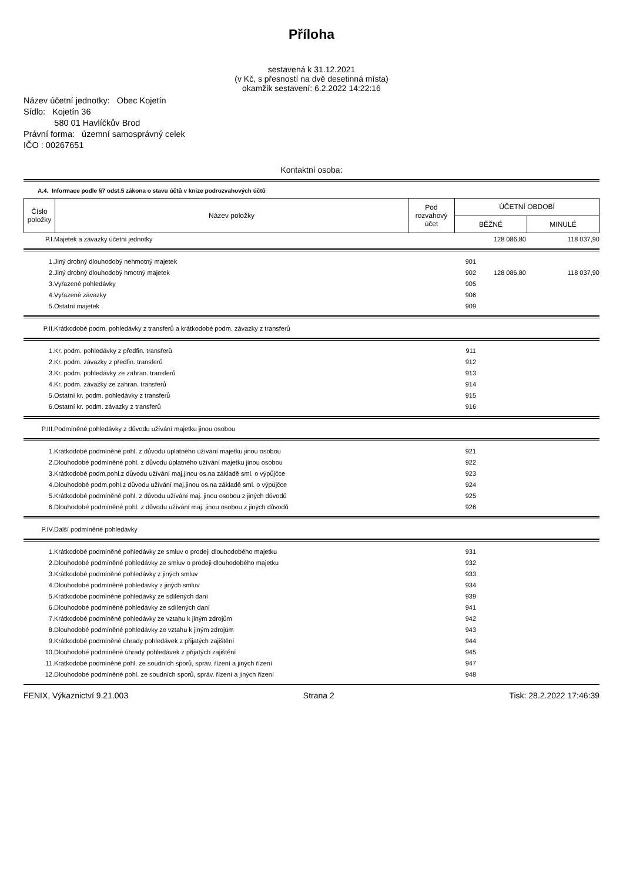Příloha
sestavená k 31.12.2021
(v Kč, s přesností na dvě desetinná místa)
okamžik sestavení: 6.2.2022 14:22:16
Název účetní jednotky: Obec Kojetín
Sídlo: Kojetín 36
580 01 Havlíčkův Brod
Právní forma: územní samosprávný celek
IČO : 00267651
Kontaktní osoba:
A.4. Informace podle §7 odst.5 zákona o stavu účtů v knize podrozvahových účtů
| Číslo položky | Název položky | Pod rozvahový účet | ÚČETNÍ OBDOBÍ | |
| --- | --- | --- | --- | --- |
| | | | BĚŽNÉ | MINULÉ |
| P.I. | Majetek a závazky účetní jednotky | | 128 086,80 | 118 037,90 |
| 1. | Jiný drobný dlouhodobý nehmotný majetek | 901 | | |
| 2. | Jiný drobný dlouhodobý hmotný majetek | 902 | 128 086,80 | 118 037,90 |
| 3. | Vyřazené pohledávky | 905 | | |
| 4. | Vyřazené závazky | 906 | | |
| 5. | Ostatní majetek | 909 | | |
| P.II. | Krátkodobé podm. pohledávky z transferů a krátkodobé podm. závazky z transferů | | | |
| 1. | Kr. podm. pohledávky z předfin. transferů | 911 | | |
| 2. | Kr. podm. závazky z předfin. transferů | 912 | | |
| 3. | Kr. podm. pohledávky ze zahran. transferů | 913 | | |
| 4. | Kr. podm. závazky ze zahran. transferů | 914 | | |
| 5. | Ostatní kr. podm. pohledávky z transferů | 915 | | |
| 6. | Ostatní kr. podm. závazky z transferů | 916 | | |
| P.III. | Podmíněné pohledávky z důvodu užívání majetku jinou osobou | | | |
| 1. | Krátkodobé podmíněné pohl. z důvodu úplatného užívání majetku jinou osobou | 921 | | |
| 2. | Dlouhodobé podmíněné pohl. z důvodu úplatného užívání majetku jinou osobou | 922 | | |
| 3. | Krátkodobé podm.pohl.z důvodu užívání maj.jinou os.na základě sml. o výpůjčce | 923 | | |
| 4. | Dlouhodobé podm.pohl.z důvodu užívání maj.jinou os.na základě sml. o výpůjčce | 924 | | |
| 5. | Krátkodobé podmíněné pohl. z důvodu užívání maj. jinou osobou z jiných důvodů | 925 | | |
| 6. | Dlouhodobé podmíněné pohl. z důvodu užívání maj. jinou osobou z jiných důvodů | 926 | | |
| P.IV. | Další podmíněné pohledávky | | | |
| 1. | Krátkodobé podmíněné pohledávky ze smluv o prodeji dlouhodobého majetku | 931 | | |
| 2. | Dlouhodobé podmíněné pohledávky ze smluv o prodeji dlouhodobého majetku | 932 | | |
| 3. | Krátkodobé podmíněné pohledávky z jiných smluv | 933 | | |
| 4. | Dlouhodobé podmíněné pohledávky z jiných smluv | 934 | | |
| 5. | Krátkodobé podmíněné pohledávky ze sdílených daní | 939 | | |
| 6. | Dlouhodobé podmíněné pohledávky ze sdílených daní | 941 | | |
| 7. | Krátkodobé podmíněné pohledávky ze vztahu k jiným zdrojům | 942 | | |
| 8. | Dlouhodobé podmíněné pohledávky ze vztahu k jiným zdrojům | 943 | | |
| 9. | Krátkodobé podmíněné úhrady pohledávek z přijatých zajištění | 944 | | |
| 10. | Dlouhodobé podmíněné úhrady pohledávek z přijatých zajištění | 945 | | |
| 11. | Krátkodobé podmíněné pohl. ze soudních sporů, správ. řízení a jiných řízení | 947 | | |
| 12. | Dlouhodobé podmíněné pohl. ze soudních sporů, správ. řízení a jiných řízení | 948 | | |
FENIX, Výkaznictví 9.21.003 Strana 2 Tisk: 28.2.2022 17:46:39